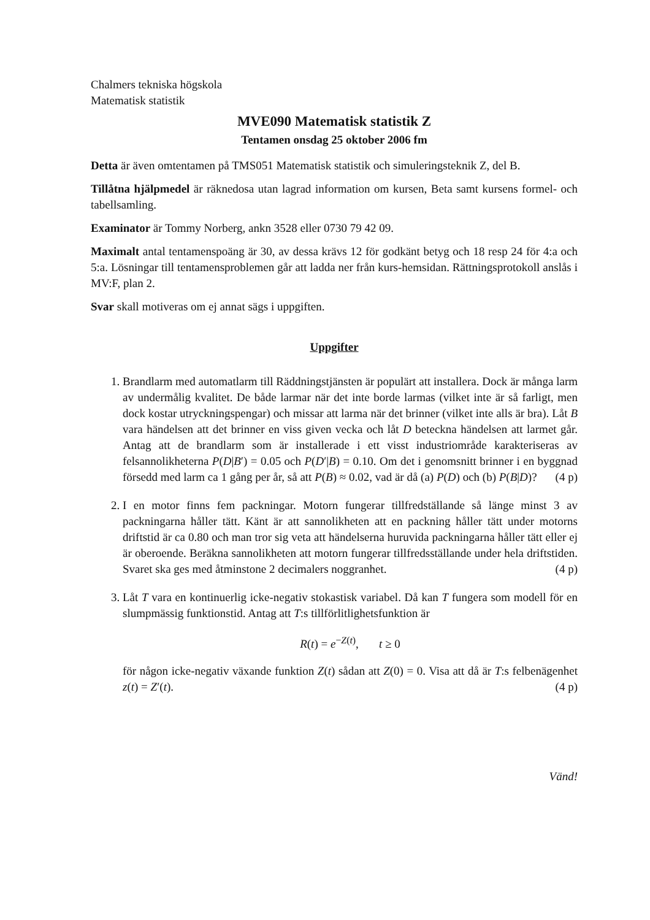Chalmers tekniska högskola
Matematisk statistik
MVE090 Matematisk statistik Z
Tentamen onsdag 25 oktober 2006 fm
Detta är även omtentamen på TMS051 Matematisk statistik och simuleringsteknik Z, del B.
Tillåtna hjälpmedel är räknedosa utan lagrad information om kursen, Beta samt kursens formel- och tabellsamling.
Examinator är Tommy Norberg, ankn 3528 eller 0730 79 42 09.
Maximalt antal tentamenspoäng är 30, av dessa krävs 12 för godkänt betyg och 18 resp 24 för 4:a och 5:a. Lösningar till tentamensproblemen går att ladda ner från kurs-hemsidan. Rättningsprotokoll anslås i MV:F, plan 2.
Svar skall motiveras om ej annat sägs i uppgiften.
Uppgifter
1. Brandlarm med automatlarm till Räddningstjänsten är populärt att installera. Dock är många larm av undermålig kvalitet. De både larmar när det inte borde larmas (vilket inte är så farligt, men dock kostar utryckningspengar) och missar att larma när det brinner (vilket inte alls är bra). Låt B vara händelsen att det brinner en viss given vecka och låt D beteckna händelsen att larmet går. Antag att de brandlarm som är installerade i ett visst industriområde karakteriseras av felsannolikheterna P(D|B′) = 0.05 och P(D′|B) = 0.10. Om det i genomsnitt brinner i en byggnad försedd med larm ca 1 gång per år, så att P(B) ≈ 0.02, vad är då (a) P(D) och (b) P(B|D)? (4 p)
2. I en motor finns fem packningar. Motorn fungerar tillfredställande så länge minst 3 av packningarna håller tätt. Känt är att sannolikheten att en packning håller tätt under motorns driftstid är ca 0.80 och man tror sig veta att händelserna huruvida packningarna håller tätt eller ej är oberoende. Beräkna sannolikheten att motorn fungerar tillfredsställande under hela driftstiden. Svaret ska ges med åtminstone 2 decimalers noggranhet. (4 p)
3. Låt T vara en kontinuerlig icke-negativ stokastisk variabel. Då kan T fungera som modell för en slumpmässig funktionstid. Antag att T:s tillförlitlighetsfunktion är
R(t) = e<sup>−Z(t)</sup>, t ≥ 0
för någon icke-negativ växande funktion Z(t) sådan att Z(0) = 0. Visa att då är T:s felbenägenhet z(t) = Z′(t). (4 p)
Vänd!